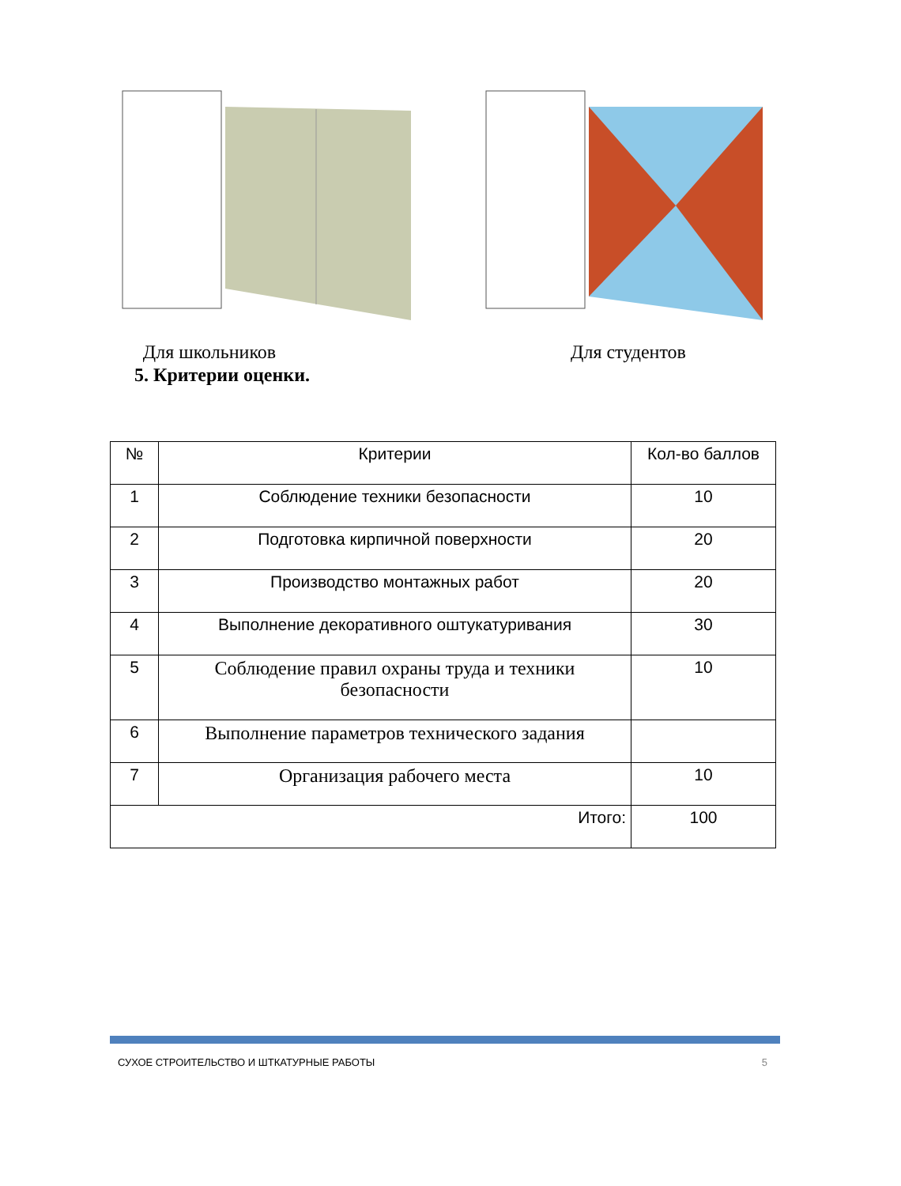Для школьников Для студентов
5. Критерии оценки.
| № | Критерии | Кол-во баллов |
| --- | --- | --- |
| 1 | Соблюдение техники безопасности | 10 |
| 2 | Подготовка кирпичной поверхности | 20 |
| 3 | Производство монтажных работ | 20 |
| 4 | Выполнение декоративного оштукатуривания | 30 |
| 5 | Соблюдение правил охраны труда и техники безопасности | 10 |
| 6 | Выполнение параметров технического задания | |
| 7 | Организация рабочего места | 10 |
| Итого: | | 100 |
СУХОЕ СТРОИТЕЛЬСТВО И ШТКАТУРНЫЕ РАБОТЫ 5